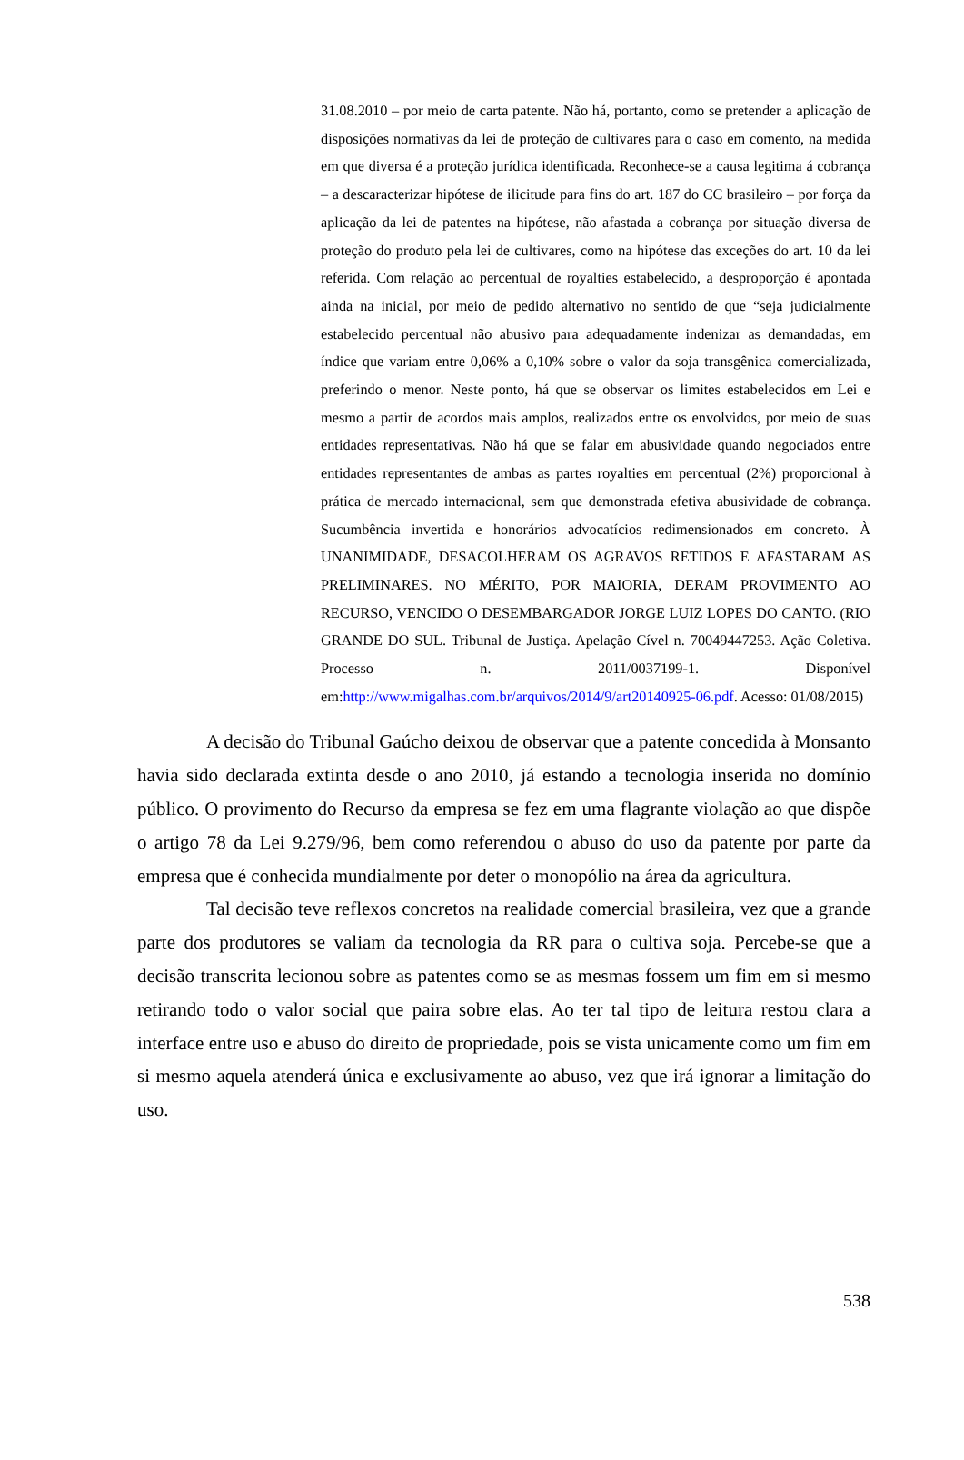31.08.2010 – por meio de carta patente. Não há, portanto, como se pretender a aplicação de disposições normativas da lei de proteção de cultivares para o caso em comento, na medida em que diversa é a proteção jurídica identificada. Reconhece-se a causa legitima á cobrança – a descaracterizar hipótese de ilicitude para fins do art. 187 do CC brasileiro – por força da aplicação da lei de patentes na hipótese, não afastada a cobrança por situação diversa de proteção do produto pela lei de cultivares, como na hipótese das exceções do art. 10 da lei referida. Com relação ao percentual de royalties estabelecido, a desproporção é apontada ainda na inicial, por meio de pedido alternativo no sentido de que “seja judicialmente estabelecido percentual não abusivo para adequadamente indenizar as demandadas, em índice que variam entre 0,06% a 0,10% sobre o valor da soja transgênica comercializada, preferindo o menor. Neste ponto, há que se observar os limites estabelecidos em Lei e mesmo a partir de acordos mais amplos, realizados entre os envolvidos, por meio de suas entidades representativas. Não há que se falar em abusividade quando negociados entre entidades representantes de ambas as partes royalties em percentual (2%) proporcional à prática de mercado internacional, sem que demonstrada efetiva abusividade de cobrança. Sucumbência invertida e honorários advocatícios redimensionados em concreto. À UNANIMIDADE, DESACOLHERAM OS AGRAVOS RETIDOS E AFASTARAM AS PRELIMINARES. NO MÉRITO, POR MAIORIA, DERAM PROVIMENTO AO RECURSO, VENCIDO O DESEMBARGADOR JORGE LUIZ LOPES DO CANTO. (RIO GRANDE DO SUL. Tribunal de Justiça. Apelação Cível n. 70049447253. Ação Coletiva. Processo n. 2011/0037199-1. Disponível em:http://www.migalhas.com.br/arquivos/2014/9/art20140925-06.pdf. Acesso: 01/08/2015)
A decisão do Tribunal Gaúcho deixou de observar que a patente concedida à Monsanto havia sido declarada extinta desde o ano 2010, já estando a tecnologia inserida no domínio público. O provimento do Recurso da empresa se fez em uma flagrante violação ao que dispõe o artigo 78 da Lei 9.279/96, bem como referendou o abuso do uso da patente por parte da empresa que é conhecida mundialmente por deter o monopólio na área da agricultura.
Tal decisão teve reflexos concretos na realidade comercial brasileira, vez que a grande parte dos produtores se valiam da tecnologia da RR para o cultiva soja. Percebe-se que a decisão transcrita lecionou sobre as patentes como se as mesmas fossem um fim em si mesmo retirando todo o valor social que paira sobre elas. Ao ter tal tipo de leitura restou clara a interface entre uso e abuso do direito de propriedade, pois se vista unicamente como um fim em si mesmo aquela atenderá única e exclusivamente ao abuso, vez que irá ignorar a limitação do uso.
538